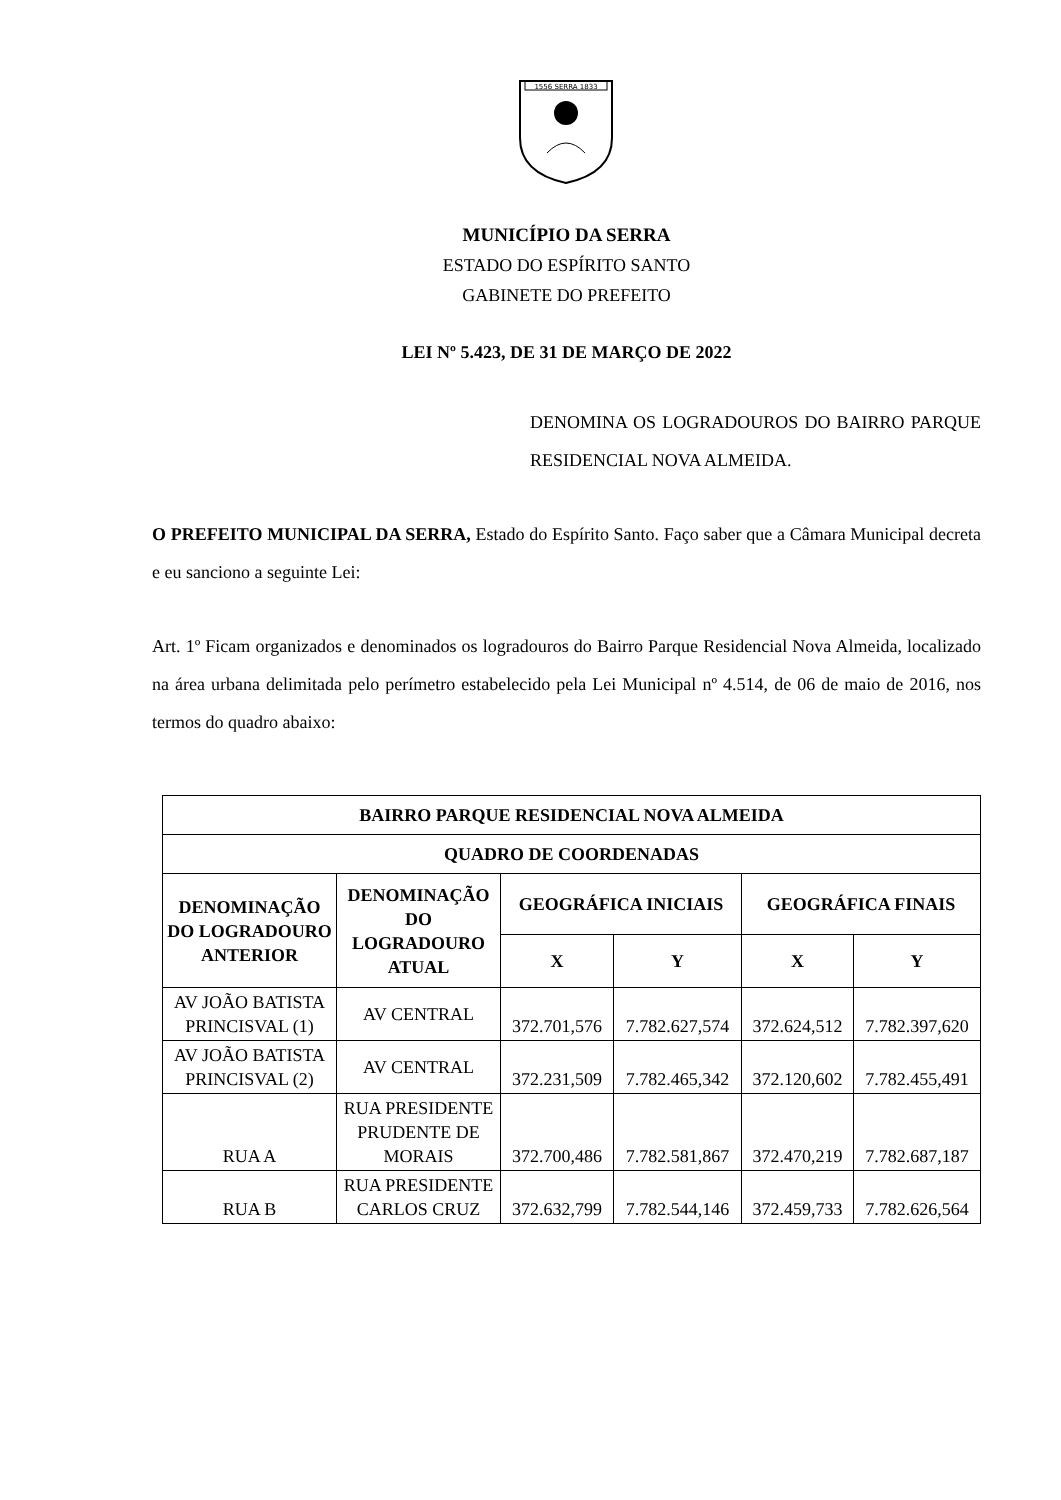1556 SERRA 1833
MUNICÍPIO DA SERRA
ESTADO DO ESPÍRITO SANTO
GABINETE DO PREFEITO
LEI Nº 5.423, DE 31 DE MARÇO DE 2022
DENOMINA OS LOGRADOUROS DO BAIRRO PARQUE RESIDENCIAL NOVA ALMEIDA.
O PREFEITO MUNICIPAL DA SERRA, Estado do Espírito Santo. Faço saber que a Câmara Municipal decreta e eu sanciono a seguinte Lei:
Art. 1º Ficam organizados e denominados os logradouros do Bairro Parque Residencial Nova Almeida, localizado na área urbana delimitada pelo perímetro estabelecido pela Lei Municipal nº 4.514, de 06 de maio de 2016, nos termos do quadro abaixo:
| BAIRRO PARQUE RESIDENCIAL NOVA ALMEIDA | | | | | |
| --- | --- | --- | --- | --- | --- |
| QUADRO DE COORDENADAS | | | | | |
| DENOMINAÇÃO DO LOGRADOURO ANTERIOR | DENOMINAÇÃO DO LOGRADOURO ATUAL | GEOGRÁFICA INICIAIS | | GEOGRÁFICA FINAIS | |
| | | X | Y | X | Y |
| AV JOÃO BATISTA PRINCISVAL (1) | AV CENTRAL | 372.701,576 | 7.782.627,574 | 372.624,512 | 7.782.397,620 |
| AV JOÃO BATISTA PRINCISVAL (2) | AV CENTRAL | 372.231,509 | 7.782.465,342 | 372.120,602 | 7.782.455,491 |
| RUA A | RUA PRESIDENTE PRUDENTE DE MORAIS | 372.700,486 | 7.782.581,867 | 372.470,219 | 7.782.687,187 |
| RUA B | RUA PRESIDENTE CARLOS CRUZ | 372.632,799 | 7.782.544,146 | 372.459,733 | 7.782.626,564 |